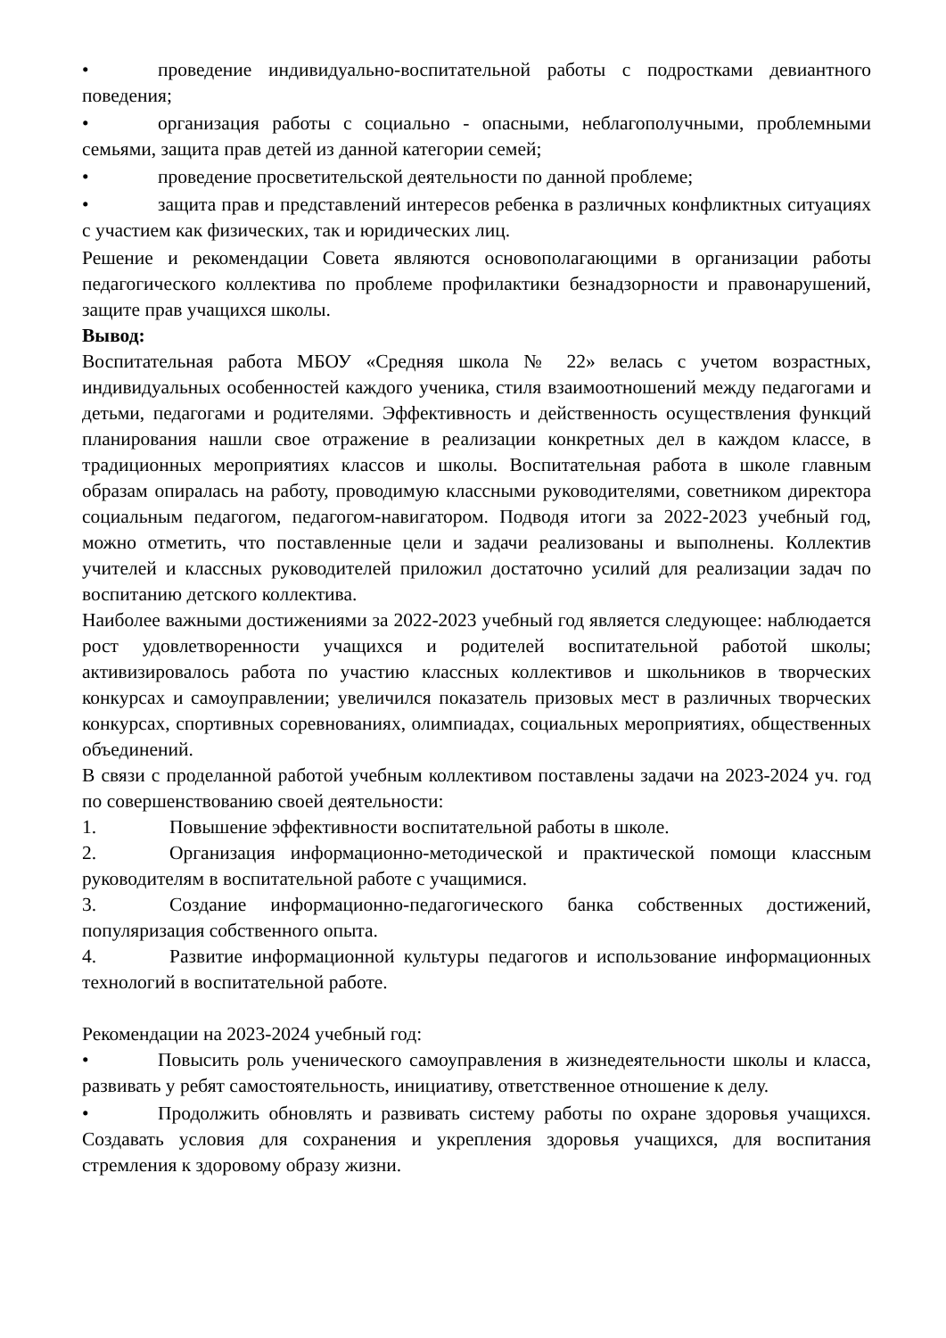• проведение индивидуально-воспитательной работы с подростками девиантного поведения;
• организация работы с социально - опасными, неблагополучными, проблемными семьями, защита прав детей из данной категории семей;
• проведение просветительской деятельности по данной проблеме;
• защита прав и представлений интересов ребенка в различных конфликтных ситуациях с участием как физических, так и юридических лиц.
Решение и рекомендации Совета являются основополагающими в организации работы педагогического коллектива по проблеме профилактики безнадзорности и правонарушений, защите прав учащихся школы.
Вывод:
Воспитательная работа МБОУ «Средняя школа № 22» велась с учетом возрастных, индивидуальных особенностей каждого ученика, стиля взаимоотношений между педагогами и детьми, педагогами и родителями. Эффективность и действенность осуществления функций планирования нашли свое отражение в реализации конкретных дел в каждом классе, в традиционных мероприятиях классов и школы. Воспитательная работа в школе главным образам опиралась на работу, проводимую классными руководителями, советником директора социальным педагогом, педагогом-навигатором. Подводя итоги за 2022-2023 учебный год, можно отметить, что поставленные цели и задачи реализованы и выполнены. Коллектив учителей и классных руководителей приложил достаточно усилий для реализации задач по воспитанию детского коллектива.
Наиболее важными достижениями за 2022-2023 учебный год является следующее: наблюдается рост удовлетворенности учащихся и родителей воспитательной работой школы; активизировалось работа по участию классных коллективов и школьников в творческих конкурсах и самоуправлении; увеличился показатель призовых мест в различных творческих конкурсах, спортивных соревнованиях, олимпиадах, социальных мероприятиях, общественных объединений.
В связи с проделанной работой учебным коллективом поставлены задачи на 2023-2024 уч. год по совершенствованию своей деятельности:
1. Повышение эффективности воспитательной работы в школе.
2. Организация информационно-методической и практической помощи классным руководителям в воспитательной работе с учащимися.
3. Создание информационно-педагогического банка собственных достижений, популяризация собственного опыта.
4. Развитие информационной культуры педагогов и использование информационных технологий в воспитательной работе.
Рекомендации на 2023-2024 учебный год:
• Повысить роль ученического самоуправления в жизнедеятельности школы и класса, развивать у ребят самостоятельность, инициативу, ответственное отношение к делу.
• Продолжить обновлять и развивать систему работы по охране здоровья учащихся. Создавать условия для сохранения и укрепления здоровья учащихся, для воспитания стремления к здоровому образу жизни.